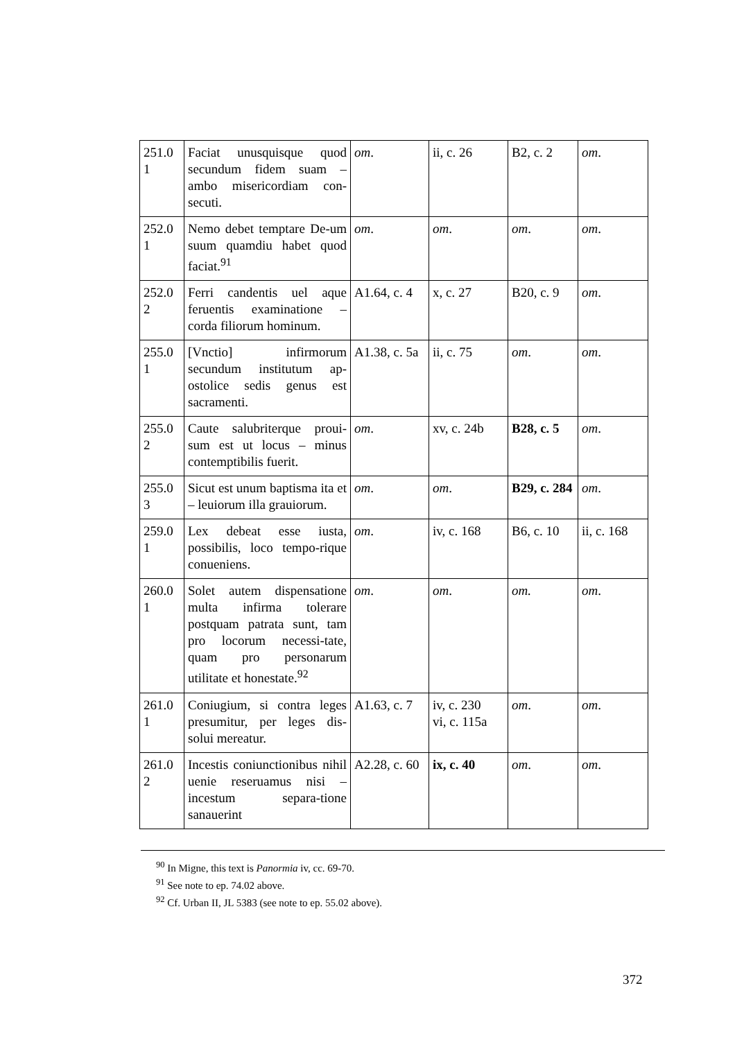| 251.0 1 | Faciat unusquisque quod secundum fidem suam – ambo misericordiam con-secuti. | om . | ii, c. 26 | B2, c. 2 | om . |
| 252.0 1 | Nemo debet temptare De-um suum quamdiu habet quod faciat.<sup>91</sup> | om . | om . | om . | om . |
| 252.0 2 | Ferri candentis uel aque feruentis examinatione – corda filiorum hominum. | A1.64, c. 4 | x, c. 27 | B20, c. 9 | om . |
| 255.0 1 | [Vnctio] infirmorum secundum institutum ap-ostolice sedis genus est sacramenti. | A1.38, c. 5a | ii, c. 75 | om . | om . |
| 255.0 2 | Caute salubriterque proui-sum est ut locus – minus contemptibilis fuerit. | om . | xv, c. 24b | B28, c. 5 | om . |
| 255.0 3 | Sicut est unum baptisma ita et – leuiorum illa grauiorum. | om . | om . | B29, c. 284 | om . |
| 259.0 1 | Lex debeat esse iusta, possibilis, loco tempo-rique conueniens. | om . | iv, c. 168 | B6, c. 10 | ii, c. 168 |
| 260.0 1 | Solet autem dispensatione multa infirma tolerare postquam patrata sunt, tam pro locorum necessi-tate, quam pro personarum utilitate et honestate.<sup>92</sup> | om . | om . | om. | om . |
| 261.0 1 | Coniugium, si contra leges presumitur, per leges dis-solui mereatur. | A1.63, c. 7 | iv, c. 230 vi, c. 115a | om . | om . |
| 261.0 2 | Incestis coniunctionibus nihil uenie reseruamus nisi – incestum separa-tione sanauerint | A2.28, c. 60 | ix, c. 40 | om . | om . |
<sup>90</sup> In Migne, this text is Panormia iv, cc. 69-70.
<sup>91</sup> See note to ep. 74.02 above.
<sup>92</sup> Cf. Urban II, JL 5383 (see note to ep. 55.02 above).
372